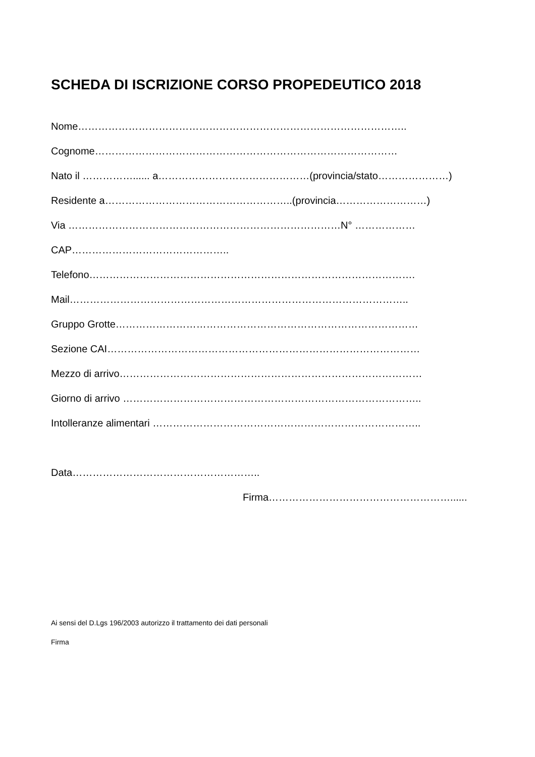SCHEDA DI ISCRIZIONE CORSO PROPEDEUTICO 2018
Nome……………………………………………………………………………………..
Cognome………………………………………………………………………………
Nato il ……………...... a………………………………………(provincia/stato…………………)
Residente a………………………………………………..(provincia………………………)
Via ………………………………………………………………………N° ………………
CAP………………………………………..
Telefono…………………………………………………………………………………….
Mail………………………………………………………………………………………..
Gruppo Grotte………………………………………………………………………………
Sezione CAI…………………………………………………………………………………
Mezzo di arrivo………………………………………………………………………………
Giorno di arrivo ……………………………………………………………………………..
Intolleranze alimentari ……………………………………………………………………..
Data………………………………………………..
Firma………………………………………………......
Ai sensi del D.Lgs 196/2003 autorizzo il trattamento dei dati personali
Firma